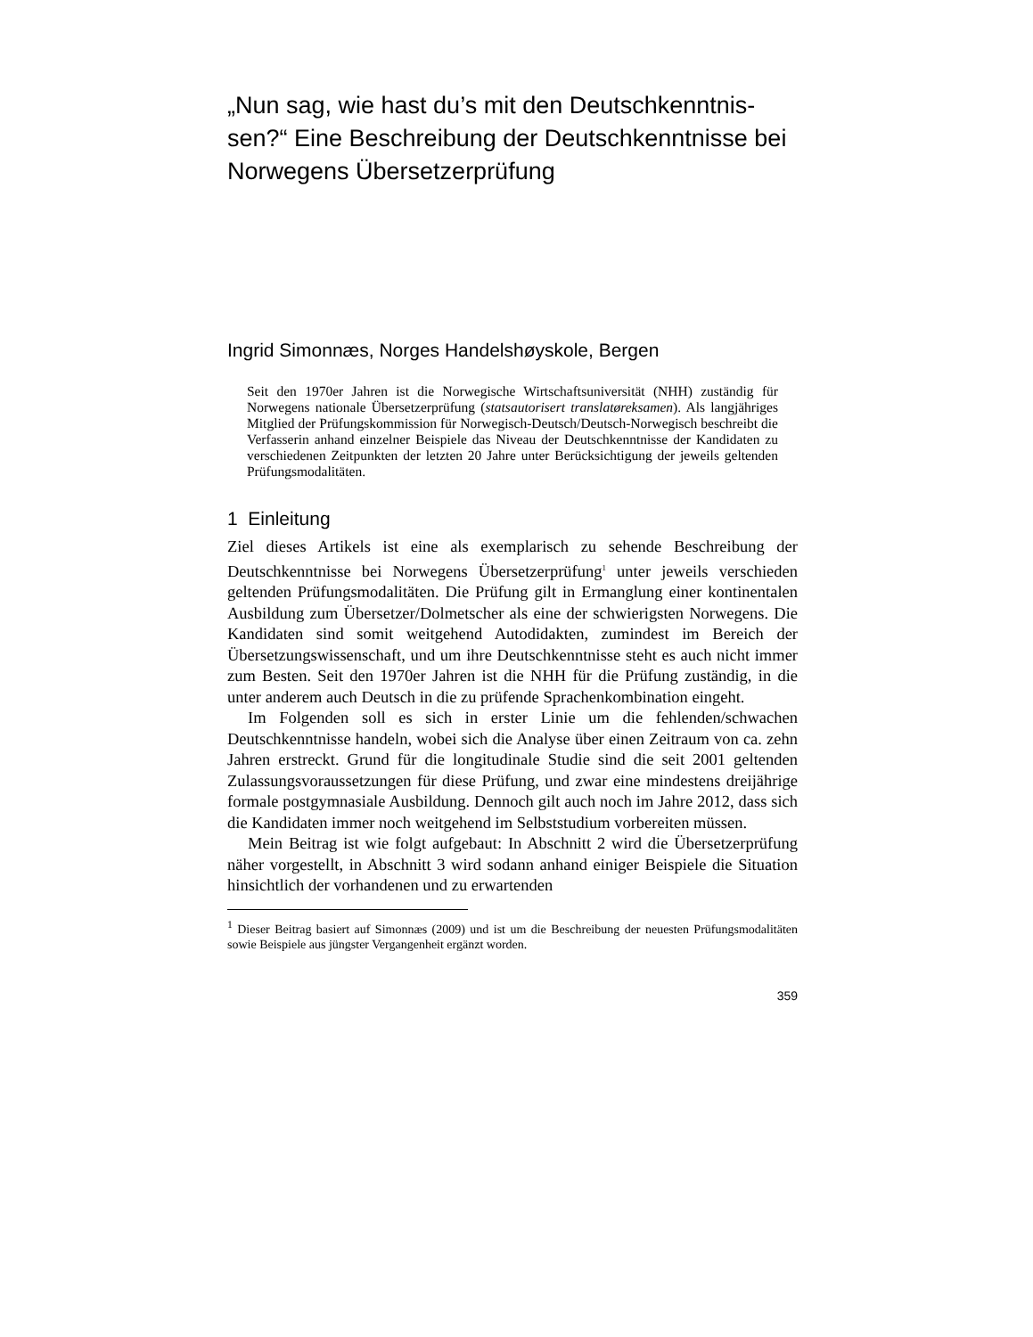„Nun sag, wie hast du’s mit den Deutschkenntnis-sen?“ Eine Beschreibung der Deutschkenntnisse bei Norwegens Übersetzerprüfung
Ingrid Simonnæs, Norges Handelshøyskole, Bergen
Seit den 1970er Jahren ist die Norwegische Wirtschaftsuniversität (NHH) zuständig für Norwegens nationale Übersetzerprüfung (statsautorisert translatøreksamen). Als langjähriges Mitglied der Prüfungskommission für Norwegisch-Deutsch/Deutsch-Norwegisch beschreibt die Verfasserin anhand einzelner Beispiele das Niveau der Deutschkenntnisse der Kandidaten zu verschiedenen Zeitpunkten der letzten 20 Jahre unter Berücksichtigung der jeweils geltenden Prüfungsmodalitäten.
1 Einleitung
Ziel dieses Artikels ist eine als exemplarisch zu sehende Beschreibung der Deutschkenntnisse bei Norwegens Übersetzerprüfung<sup>1</sup> unter jeweils verschieden geltenden Prüfungsmodalitäten. Die Prüfung gilt in Ermanglung einer kontinentalen Ausbildung zum Übersetzer/Dolmetscher als eine der schwierigsten Norwegens. Die Kandidaten sind somit weitgehend Autodidakten, zumindest im Bereich der Übersetzungswissenschaft, und um ihre Deutschkenntnisse steht es auch nicht immer zum Besten. Seit den 1970er Jahren ist die NHH für die Prüfung zuständig, in die unter anderem auch Deutsch in die zu prüfende Sprachenkombination eingeht.
Im Folgenden soll es sich in erster Linie um die fehlenden/schwachen Deutschkenntnisse handeln, wobei sich die Analyse über einen Zeitraum von ca. zehn Jahren erstreckt. Grund für die longitudinale Studie sind die seit 2001 geltenden Zulassungsvoraussetzungen für diese Prüfung, und zwar eine mindestens dreijährige formale postgymnasiale Ausbildung. Dennoch gilt auch noch im Jahre 2012, dass sich die Kandidaten immer noch weitgehend im Selbststudium vorbereiten müssen.
Mein Beitrag ist wie folgt aufgebaut: In Abschnitt 2 wird die Übersetzerprüfung näher vorgestellt, in Abschnitt 3 wird sodann anhand einiger Beispiele die Situation hinsichtlich der vorhandenen und zu erwartenden
<sup>1</sup> Dieser Beitrag basiert auf Simonnæs (2009) und ist um die Beschreibung der neuesten Prüfungsmodalitäten sowie Beispiele aus jüngster Vergangenheit ergänzt worden.
359